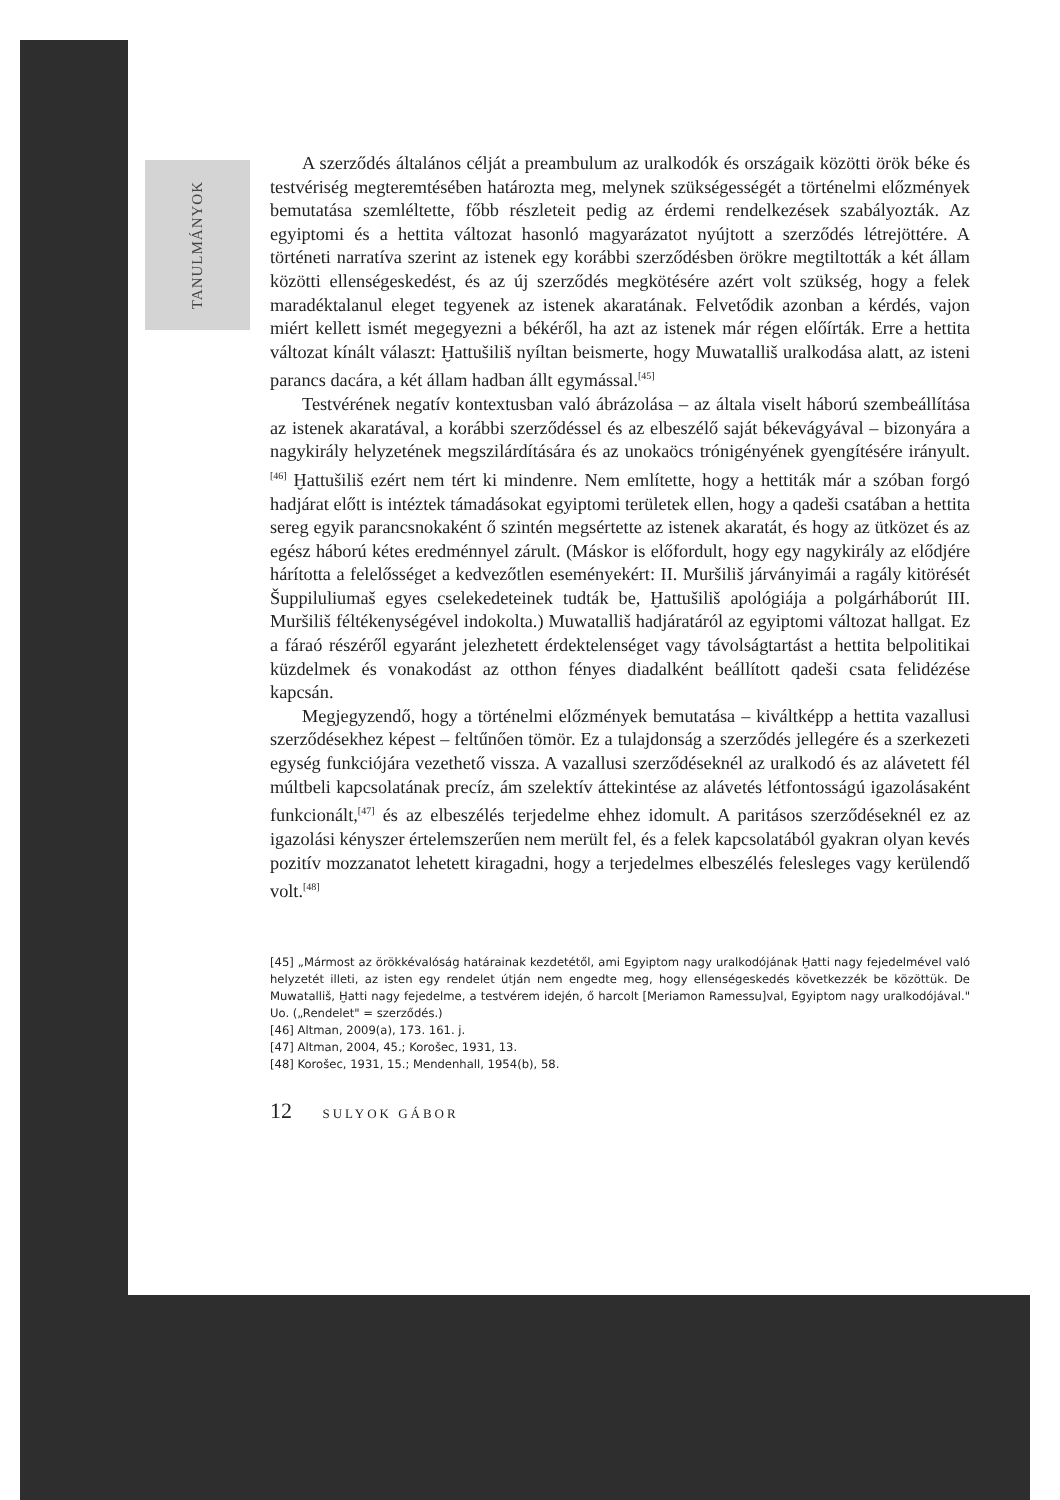TANULMÁNYOK
A szerződés általános célját a preambulum az uralkodók és országaik közötti örök béke és testvériség megteremtésében határozta meg, melynek szükségességét a történelmi előzmények bemutatása szemléltette, főbb részleteit pedig az érdemi rendelkezések szabályozták. Az egyiptomi és a hettita változat hasonló magyarázatot nyújtott a szerződés létrejöttére. A történeti narratíva szerint az istenek egy korábbi szerződésben örökre megtiltották a két állam közötti ellenségeskedést, és az új szerződés megkötésére azért volt szükség, hogy a felek maradéktalanul eleget tegyenek az istenek akaratának. Felvetődik azonban a kérdés, vajon miért kellett ismét megegyezni a békéről, ha azt az istenek már régen előírták. Erre a hettita változat kínált választ: Ḫattušiliš nyíltan beismerte, hogy Muwatalliš uralkodása alatt, az isteni parancs dacára, a két állam hadban állt egymással.<sup>[45]</sup>
Testvérének negatív kontextusban való ábrázolása – az általa viselt háború szembeállítása az istenek akaratával, a korábbi szerződéssel és az elbeszélő saját békevágyával – bizonyára a nagykirály helyzetének megszilárdítására és az unokaöcs trónigényének gyengítésére irányult.<sup>[46]</sup> Ḫattušiliš ezért nem tért ki mindenre. Nem említette, hogy a hettiták már a szóban forgó hadjárat előtt is intéztek támadásokat egyiptomi területek ellen, hogy a qadeši csatában a hettita sereg egyik parancsnokaként ő szintén megsértette az istenek akaratát, és hogy az ütközet és az egész háború kétes eredménnyel zárult. (Máskor is előfordult, hogy egy nagykirály az elődjére hárította a felelősséget a kedvezőtlen eseményekért: II. Muršiliš járványimái a ragály kitörését Šuppiluliumaš egyes cselekedeteinek tudták be, Ḫattušiliš apológiája a polgárháborút III. Muršiliš féltékenységével indokolta.) Muwatalliš hadjáratáról az egyiptomi változat hallgat. Ez a fáraó részéről egyaránt jelezhetett érdektelenséget vagy távolságtartást a hettita belpolitikai küzdelmek és vonakodást az otthon fényes diadalként beállított qadeši csata felidézése kapcsán.
Megjegyzendő, hogy a történelmi előzmények bemutatása – kiváltképp a hettita vazallusi szerződésekhez képest – feltűnően tömör. Ez a tulajdonság a szerződés jellegére és a szerkezeti egység funkciójára vezethető vissza. A vazallusi szerződéseknél az uralkodó és az alávetett fél múltbeli kapcsolatának precíz, ám szelektív áttekintése az alávetés létfontosságú igazolásaként funkcionált,<sup>[47]</sup> és az elbeszélés terjedelme ehhez idomult. A paritásos szerződéseknél ez az igazolási kényszer értelemszerűen nem merült fel, és a felek kapcsolatából gyakran olyan kevés pozitív mozzanatot lehetett kiragadni, hogy a terjedelmes elbeszélés felesleges vagy kerülendő volt.<sup>[48]</sup>
[45] „Mármost az örökkévalóság határainak kezdetétől, ami Egyiptom nagy uralkodójának Ḫatti nagy fejedelmével való helyzetét illeti, az isten egy rendelet útján nem engedte meg, hogy ellenségeskedés következzék be közöttük. De Muwatalliš, Ḫatti nagy fejedelme, a testvérem idején, ő harcolt [Meriamon Ramessu]val, Egyiptom nagy uralkodójával." Uo. („Rendelet" = szerződés.)
[46] Altman, 2009(a), 173. 161. j.
[47] Altman, 2004, 45.; Korošec, 1931, 13.
[48] Korošec, 1931, 15.; Mendenhall, 1954(b), 58.
12 SULYOK GÁBOR